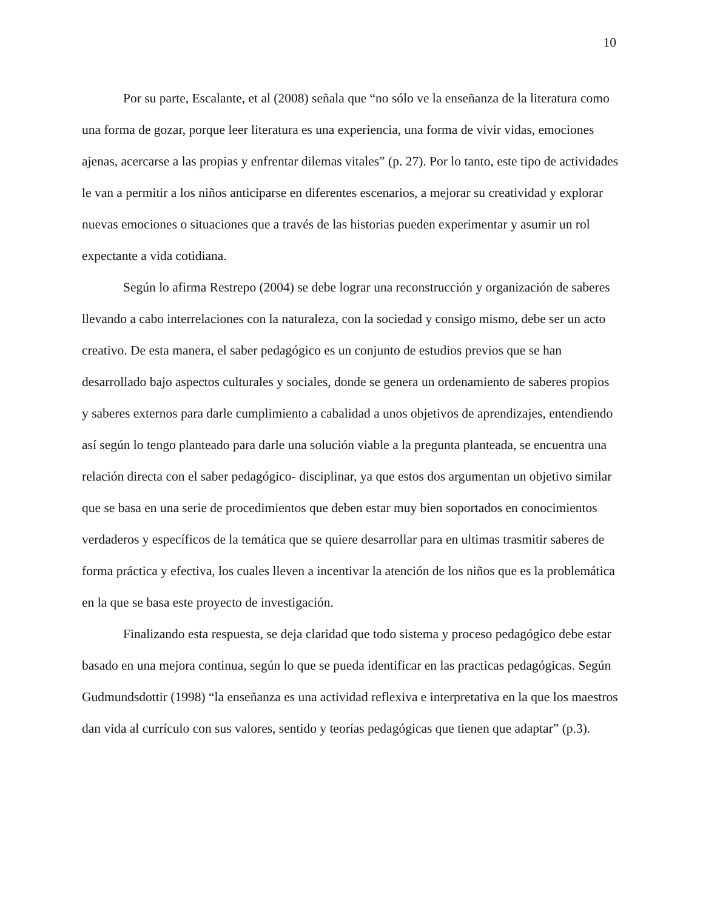10
Por su parte, Escalante, et al (2008) señala que “no sólo ve la enseñanza de la literatura como una forma de gozar, porque leer literatura es una experiencia, una forma de vivir vidas, emociones ajenas, acercarse a las propias y enfrentar dilemas vitales” (p. 27). Por lo tanto, este tipo de actividades le van a permitir a los niños anticiparse en diferentes escenarios, a mejorar su creatividad y explorar nuevas emociones o situaciones que a través de las historias pueden experimentar y asumir un rol expectante a vida cotidiana.
Según lo afirma Restrepo (2004) se debe lograr una reconstrucción y organización de saberes llevando a cabo interrelaciones con la naturaleza, con la sociedad y consigo mismo, debe ser un acto creativo. De esta manera, el saber pedagógico es un conjunto de estudios previos que se han desarrollado bajo aspectos culturales y sociales, donde se genera un ordenamiento de saberes propios y saberes externos para darle cumplimiento a cabalidad a unos objetivos de aprendizajes, entendiendo así según lo tengo planteado para darle una solución viable a la pregunta planteada, se encuentra una relación directa con el saber pedagógico- disciplinar, ya que estos dos argumentan un objetivo similar que se basa en una serie de procedimientos que deben estar muy bien soportados en conocimientos verdaderos y específicos de la temática que se quiere desarrollar para en ultimas trasmitir saberes de forma práctica y efectiva, los cuales lleven a incentivar la atención de los niños que es la problemática en la que se basa este proyecto de investigación.
Finalizando esta respuesta, se deja claridad que todo sistema y proceso pedagógico debe estar basado en una mejora continua, según lo que se pueda identificar en las practicas pedagógicas. Según Gudmundsdottir (1998) “la enseñanza es una actividad reflexiva e interpretativa en la que los maestros dan vida al currículo con sus valores, sentido y teorías pedagógicas que tienen que adaptar” (p.3).